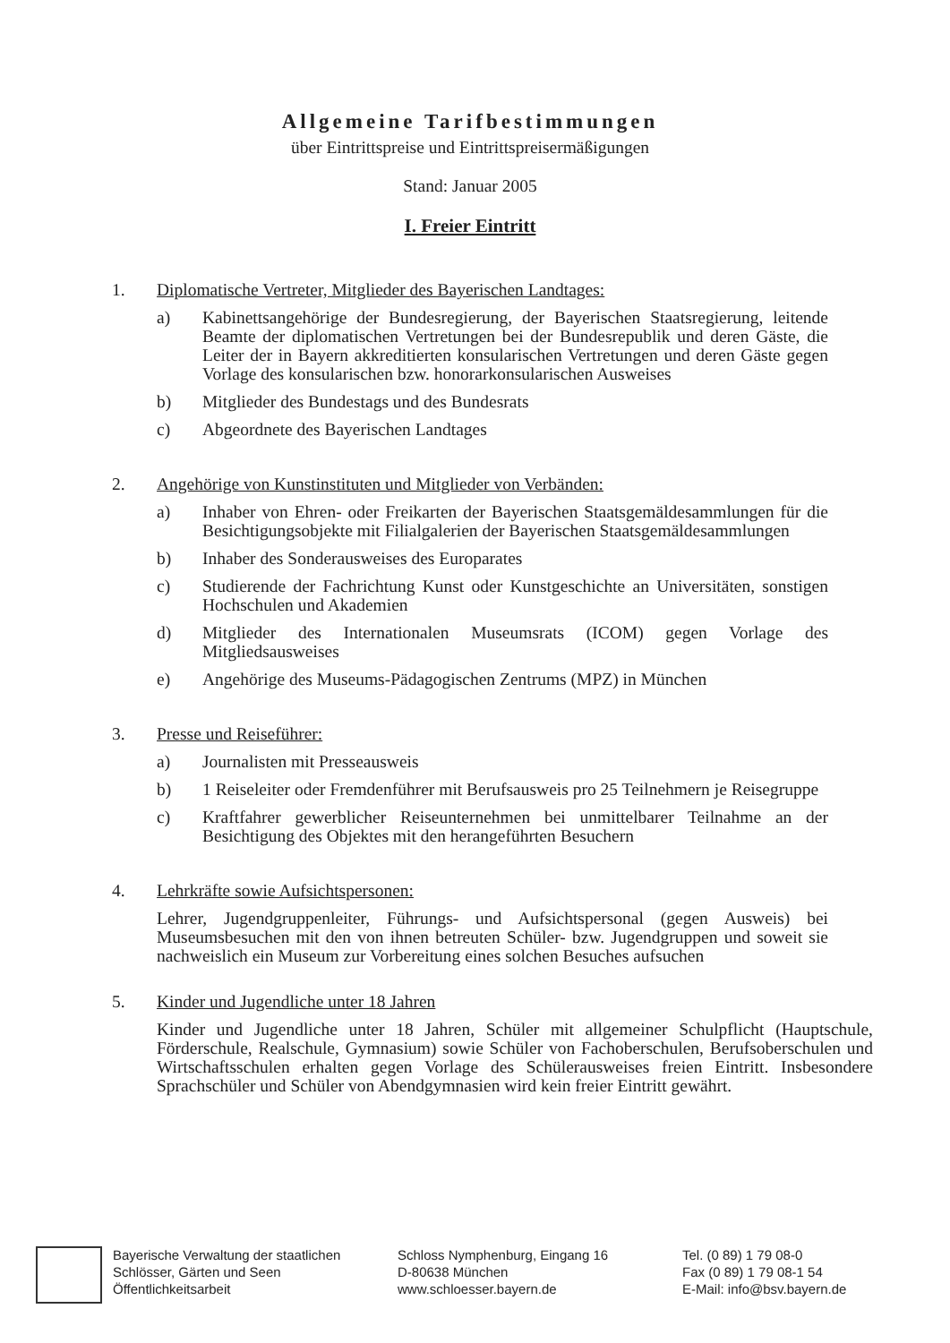Allgemeine Tarifbestimmungen
über Eintrittspreise und Eintrittspreisermäßigungen
Stand: Januar 2005
I. Freier Eintritt
1. Diplomatische Vertreter, Mitglieder des Bayerischen Landtages:
a) Kabinettsangehörige der Bundesregierung, der Bayerischen Staatsregierung, leitende Beamte der diplomatischen Vertretungen bei der Bundesrepublik und deren Gäste, die Leiter der in Bayern akkreditierten konsularischen Vertretungen und deren Gäste gegen Vorlage des konsularischen bzw. honorarkonsularischen Ausweises
b) Mitglieder des Bundestags und des Bundesrats
c) Abgeordnete des Bayerischen Landtages
2. Angehörige von Kunstinstituten und Mitglieder von Verbänden:
a) Inhaber von Ehren- oder Freikarten der Bayerischen Staatsgemäldesammlungen für die Besichtigungsobjekte mit Filialgalerien der Bayerischen Staatsgemäldesammlungen
b) Inhaber des Sonderausweises des Europarates
c) Studierende der Fachrichtung Kunst oder Kunstgeschichte an Universitäten, sonstigen Hochschulen und Akademien
d) Mitglieder des Internationalen Museumsrats (ICOM) gegen Vorlage des Mitgliedsausweises
e) Angehörige des Museums-Pädagogischen Zentrums (MPZ) in München
3. Presse und Reiseführer:
a) Journalisten mit Presseausweis
b) 1 Reiseleiter oder Fremdenführer mit Berufsausweis pro 25 Teilnehmern je Reisegruppe
c) Kraftfahrer gewerblicher Reiseunternehmen bei unmittelbarer Teilnahme an der Besichtigung des Objektes mit den herangeführten Besuchern
4. Lehrkräfte sowie Aufsichtspersonen:
Lehrer, Jugendgruppenleiter, Führungs- und Aufsichtspersonal (gegen Ausweis) bei Museumsbesuchen mit den von ihnen betreuten Schüler- bzw. Jugendgruppen und soweit sie nachweislich ein Museum zur Vorbereitung eines solchen Besuches aufsuchen
5. Kinder und Jugendliche unter 18 Jahren
Kinder und Jugendliche unter 18 Jahren, Schüler mit allgemeiner Schulpflicht (Hauptschule, Förderschule, Realschule, Gymnasium) sowie Schüler von Fachoberschulen, Berufsoberschulen und Wirtschaftsschulen erhalten gegen Vorlage des Schülerausweises freien Eintritt. Insbesondere Sprachschüler und Schüler von Abendgymnasien wird kein freier Eintritt gewährt.
Bayerische Verwaltung der staatlichen
Schlösser, Gärten und Seen
Öffentlichkeitsarbeit
Schloss Nymphenburg, Eingang 16
D-80638 München
www.schloesser.bayern.de
Tel. (0 89) 1 79 08-0
Fax (0 89) 1 79 08-1 54
E-Mail: info@bsv.bayern.de